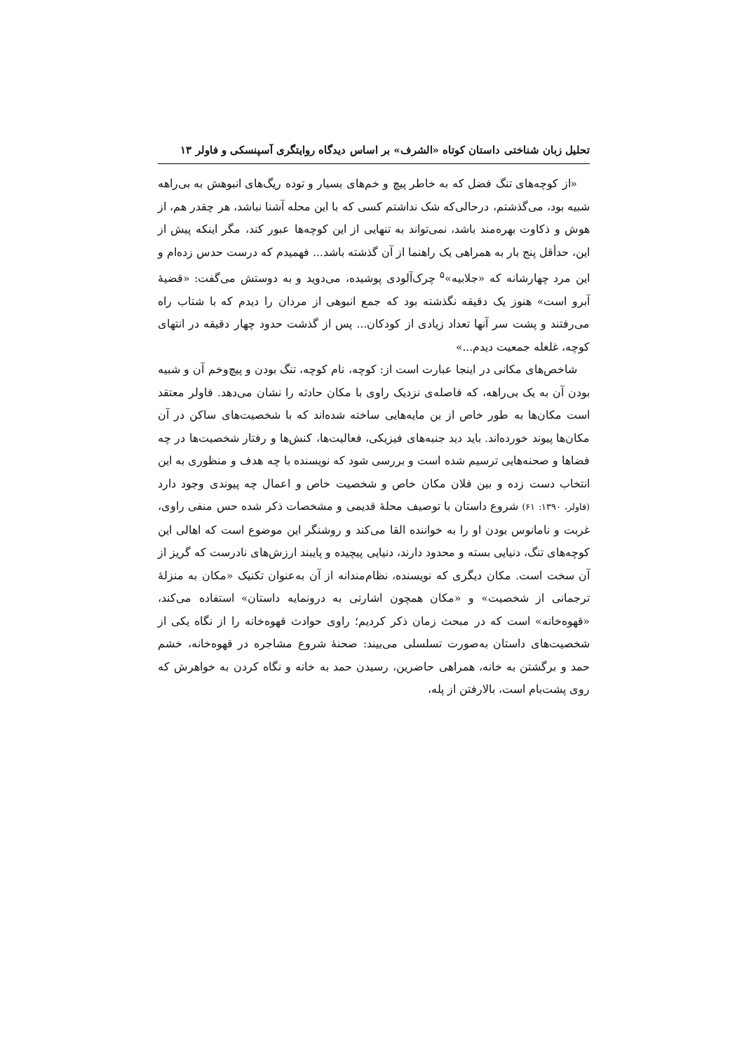تحلیل زبان شناختی داستان کوتاه «الشرف» بر اساس دیدگاه روایتگری آسپنسکی و فاولر ۱۳
«از کوچه‌های تنگ فضل که به خاطر پیچ و خم‌های بسیار و توده ریگ‌های انبوهش به بی‌راهه شبیه بود، می‌گذشتم، درحالی‌که شک نداشتم کسی که با این محله آشنا نباشد، هر چقدر هم، از هوش و ذکاوت بهره‌مند باشد، نمی‌تواند به تنهایی از این کوچه‌ها عبور کند، مگر اینکه پیش از این، حدأقل پنج بار به همراهی یک راهنما از آن گذشته باشد... فهمیدم که درست حدس زده‌ام و این مرد چهارشانه که «جلابیه»<sup>۵</sup> چرک‌آلودی پوشیده، می‌دوید و به دوستش می‌گفت: «قضیهٔ آبرو است» هنوز یک دقیقه نگذشته بود که جمع انبوهی از مردان را دیدم که با شتاب راه می‌رفتند و پشت سر آنها تعداد زیادی از کودکان... پس از گذشت حدود چهار دقیقه در انتهای کوچه، غلغله جمعیت دیدم...»
شاخص‌های مکانی در اینجا عبارت است از: کوچه، نام کوچه، تنگ بودن و پیچ‌وخم آن و شبیه بودن آن به یک بی‌راهه، که فاصله‌ی نزدیک راوی با مکان حادثه را نشان می‌دهد. فاولر معتقد است مکان‌ها به طور خاص از بن مایه‌هایی ساخته شده‌اند که با شخصیت‌های ساکن در آن مکان‌ها پیوند خورده‌اند. باید دید جنبه‌های فیزیکی، فعالیت‌ها، کنش‌ها و رفتار شخصیت‌ها در چه فضاها و صحنه‌هایی ترسیم شده است و بررسی شود که نویسنده با چه هدف و منظوری به این انتخاب دست زده و بین فلان مکان خاص و شخصیت خاص و اعمال چه پیوندی وجود دارد (فاولر، ۱۳۹۰: ۶۱) شروع داستان با توصیف محلهٔ قدیمی و مشخصات ذکر شده حس منفی راوی، غربت و نامانوس بودن او را به خواننده القا می‌کند و روشنگر این موضوع است که اهالی این کوچه‌های تنگ، دنیایی بسته و محدود دارند، دنیایی پیچیده و پایبند ارزش‌های نادرست که گریز از آن سخت است. مکان دیگری که نویسنده، نظام‌مندانه از آن به‌عنوان تکنیک «مکان به منزلهٔ ترجمانی از شخصیت» و «مکان همچون اشارتی به درونمایه داستان» استفاده می‌کند، «قهوه‌خانه» است که در مبحث زمان ذکر کردیم؛ راوی حوادث قهوه‌خانه را از نگاه یکی از شخصیت‌های داستان به‌صورت تسلسلی می‌بیند: صحنهٔ شروع مشاجره در قهوه‌خانه، خشم حمد و برگشتن به خانه، همراهی حاضرین، رسیدن حمد به خانه و نگاه کردن به خواهرش که روی پشت‌بام است، بالارفتن از پله،